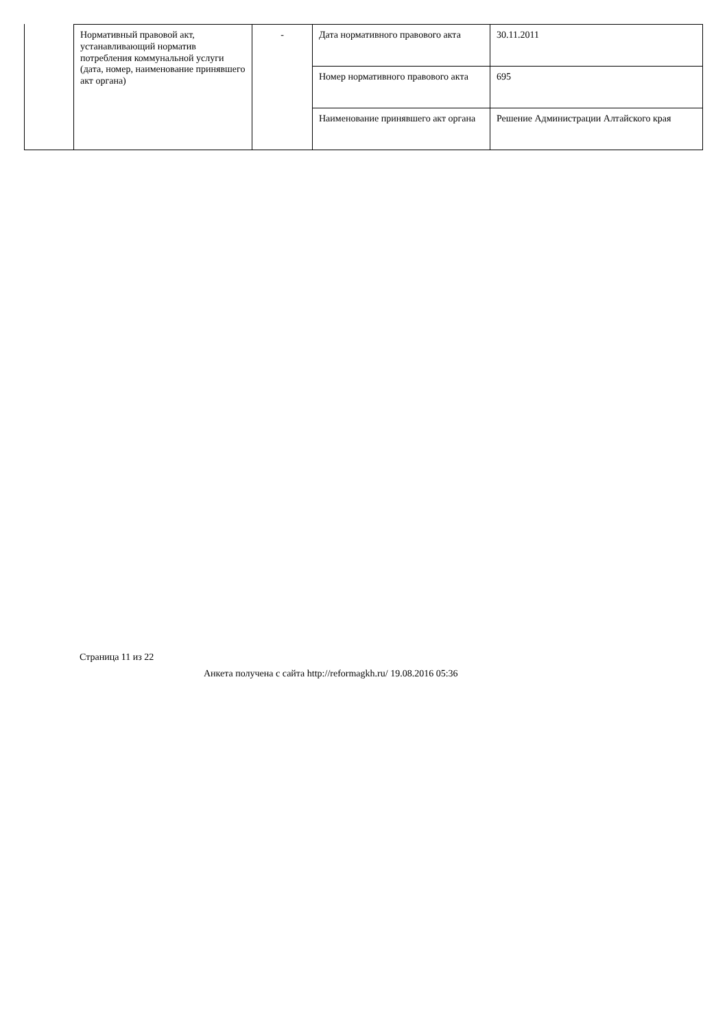| Нормативный правовой акт, устанавливающий норматив потребления коммунальной услуги (дата, номер, наименование принявшего акт органа) | - | Дата нормативного правового акта | 30.11.2011 |
| | | Номер нормативного правового акта | 695 |
| | | Наименование принявшего акт органа | Решение Администрации Алтайского края |
Страница 11 из 22
Анкета получена с сайта http://reformagkh.ru/ 19.08.2016 05:36